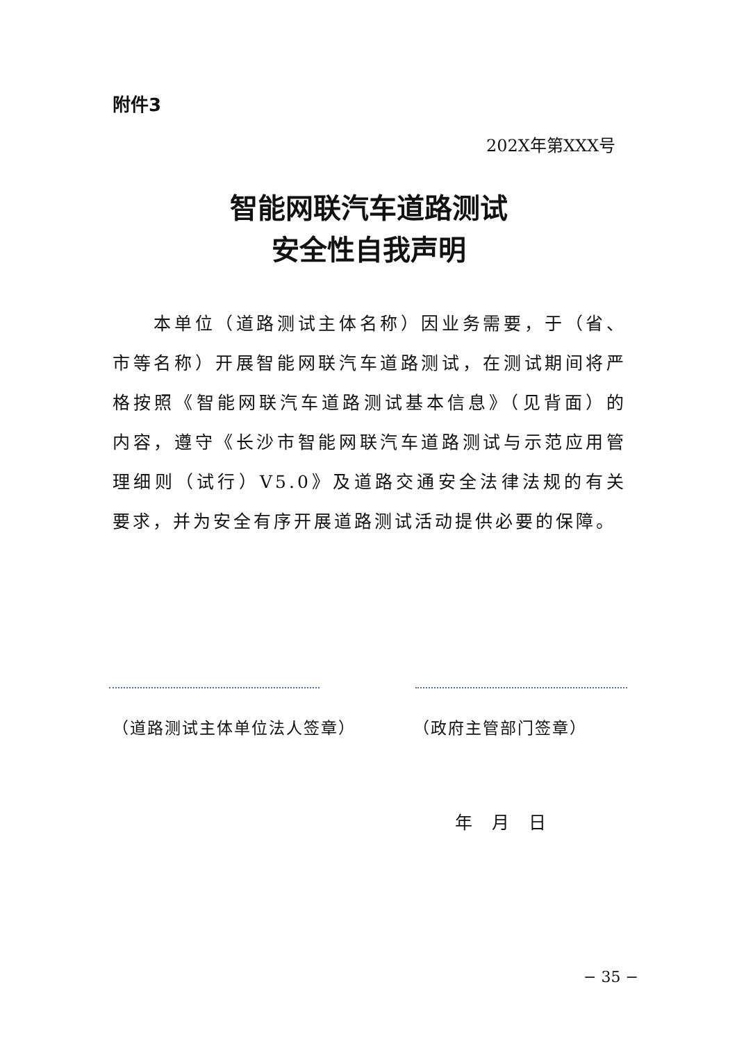附件3
202X年第XXX号
智能网联汽车道路测试
安全性自我声明
　　本单位（道路测试主体名称）因业务需要，于（省、市等名称）开展智能网联汽车道路测试，在测试期间将严格按照《智能网联汽车道路测试基本信息》（见背面）的内容，遵守《长沙市智能网联汽车道路测试与示范应用管理细则（试行）V5.0》及道路交通安全法律法规的有关要求，并为安全有序开展道路测试活动提供必要的保障。
（道路测试主体单位法人签章） （政府主管部门签章）
年 月 日
− 35 −